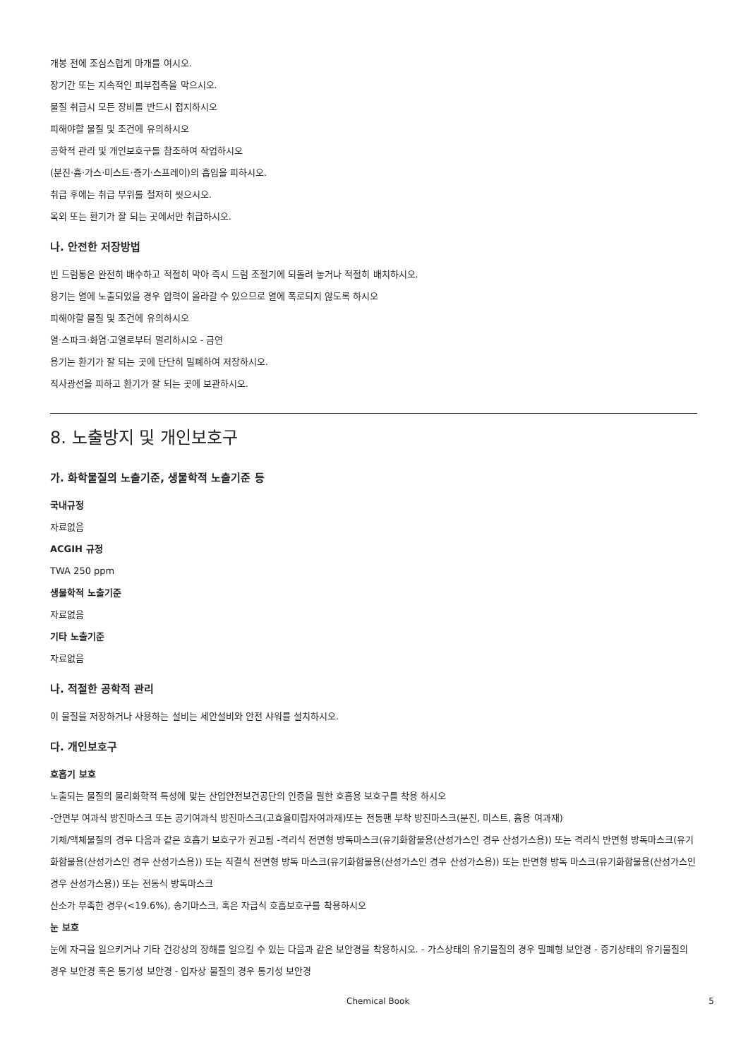개봉 전에 조심스럽게 마개를 여시오.
장기간 또는 지속적인 피부접촉을 막으시오.
물질 취급시 모든 장비를 반드시 접지하시오
피해야할 물질 및 조건에 유의하시오
공학적 관리 및 개인보호구를 참조하여 작업하시오
(분진·흄·가스·미스트·증기·스프레이)의 흡입을 피하시오.
취급 후에는 취급 부위를 철저히 씻으시오.
옥외 또는 환기가 잘 되는 곳에서만 취급하시오.
나. 안전한 저장방법
빈 드럼통은 완전히 배수하고 적절히 막아 즉시 드럼 조절기에 되돌려 놓거나 적절히 배치하시오.
용기는 열에 노출되었을 경우 압력이 올라갈 수 있으므로 열에 폭로되지 않도록 하시오
피해야할 물질 및 조건에 유의하시오
열·스파크·화염·고열로부터 멀리하시오 - 금연
용기는 환기가 잘 되는 곳에 단단히 밀폐하여 저장하시오.
직사광선을 피하고 환기가 잘 되는 곳에 보관하시오.
8. 노출방지 및 개인보호구
가. 화학물질의 노출기준, 생물학적 노출기준 등
국내규정
자료없음
ACGIH 규정
TWA 250 ppm
생물학적 노출기준
자료없음
기타 노출기준
자료없음
나. 적절한 공학적 관리
이 물질을 저장하거나 사용하는 설비는 세안설비와 안전 샤워를 설치하시오.
다. 개인보호구
호흡기 보호
노출되는 물질의 물리화학적 특성에 맞는 산업안전보건공단의 인증을 필한 호흡용 보호구를 착용 하시오
-안면부 여과식 방진마스크 또는 공기여과식 방진마스크(고효율미립자여과재)또는 전동팬 부착 방진마스크(분진, 미스트, 흄용 여과재)
기체/액체물질의 경우 다음과 같은 호흡기 보호구가 권고됨 -격리식 전면형 방독마스크(유기화합물용(산성가스인 경우 산성가스용)) 또는 격리식 반면형 방독마스크(유기화합물용(산성가스인 경우 산성가스용)) 또는 직결식 전면형 방독 마스크(유기화합물용(산성가스인 경우 산성가스용)) 또는 반면형 방독 마스크(유기화합물용(산성가스인 경우 산성가스용)) 또는 전동식 방독마스크
산소가 부족한 경우(<19.6%), 송기마스크, 혹은 자급식 호흡보호구를 착용하시오
눈 보호
눈에 자극을 일으키거나 기타 건강상의 장해를 일으킬 수 있는 다음과 같은 보안경을 착용하시오. - 가스상태의 유기물질의 경우 밀폐형 보안경 - 증기상태의 유기물질의 경우 보안경 혹은 통기성 보안경 - 입자상 물질의 경우 통기성 보안경
Chemical Book 5